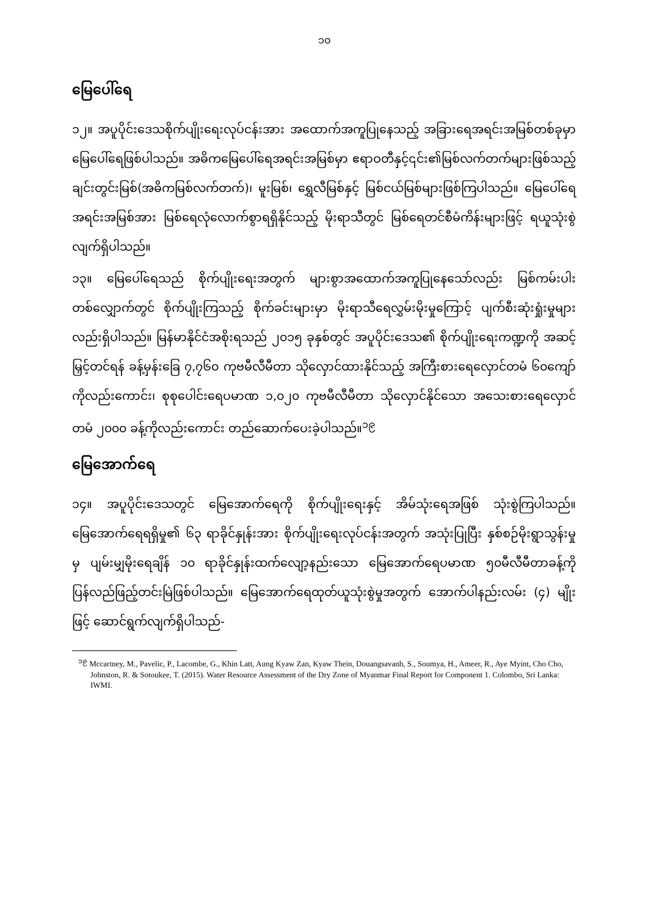၁၀
မြေပေါ်ရေ
၁၂။ အပူပိုင်းဒေသစိုက်ပျိုးရေးလုပ်ငန်းအား အထောက်အကူပြုနေသည့် အခြားရေအရင်းအမြစ်တစ်ခုမှာ မြေပေါ်ရေဖြစ်ပါသည်။ အဓိကမြေပေါ်ရေအရင်းအမြစ်မှာ ဧရာဝတီနှင့်၎င်း၏မြစ်လက်တက်များဖြစ်သည့် ချင်းတွင်းမြစ်(အဓိကမြစ်လက်တက်)၊ မူးမြစ်၊ ရွှေလီမြစ်နှင့် မြစ်ငယ်မြစ်များဖြစ်ကြပါသည်။ မြေပေါ်ရေအရင်းအမြစ်အား မြစ်ရေလုံလောက်စွာရရှိနိုင်သည့် မိုးရာသီတွင် မြစ်ရေတင်စီမံကိန်းများဖြင့် ရယူသုံးစွဲလျက်ရှိပါသည်။
၁၃။ မြေပေါ်ရေသည် စိုက်ပျိုးရေးအတွက် များစွာအထောက်အကူပြုနေသော်လည်း မြစ်ကမ်းပါးတစ်လျှောက်တွင် စိုက်ပျိုးကြသည့် စိုက်ခင်းများမှာ မိုးရာသီရေလွှမ်းမိုးမှုကြောင့် ပျက်စီးဆုံးရှုံးမှုများလည်းရှိပါသည်။ မြန်မာနိုင်ငံအစိုးရသည် ၂၀၁၅ ခုနှစ်တွင် အပူပိုင်းဒေသ၏ စိုက်ပျိုးရေးကဏ္ဍကို အဆင့်မြှင့်တင်ရန် ခန့်မှန်းခြေ ၇,၇၆၀ ကုဗမီလီမီတာ သိုလှောင်ထားနိုင်သည့် အကြီးစားရေလှောင်တမံ ၆၀ကျော်ကိုလည်းကောင်း၊ စုစုပေါင်းရေပမာဏ ၁,၀၂၀ ကုဗမီလီမီတာ သိုလှောင်နိုင်သော အသေးစားရေလှောင်တမံ ၂၀၀၀ ခန့်ကိုလည်းကောင်း တည်ဆောက်ပေးခဲ့ပါသည်။<sup>၁၉</sup>
မြေအောက်ရေ
၁၄။ အပူပိုင်းဒေသတွင် မြေအောက်ရေကို စိုက်ပျိုးရေးနှင့် အိမ်သုံးရေအဖြစ် သုံးစွဲကြပါသည်။ မြေအောက်ရေရရှိမှု၏ ၆၃ ရာခိုင်နှုန်းအား စိုက်ပျိုးရေးလုပ်ငန်းအတွက် အသုံးပြုပြီး နှစ်စဉ်မိုးရွာသွန်းမှုမှ ပျမ်းမျှမိုးရေချိန် ၁၀ ရာခိုင်နှုန်းထက်လျော့နည်းသော မြေအောက်ရေပမာဏ ၅၀မီလီမီတာခန့်ကို ပြန်လည်ဖြည့်တင်းမြဲဖြစ်ပါသည်။ မြေအောက်ရေထုတ်ယူသုံးစွဲမှုအတွက် အောက်ပါနည်းလမ်း (၄) မျိုးဖြင့် ဆောင်ရွက်လျက်ရှိပါသည်-
<sup>၁၉</sup> Mccartney, M., Pavelic, P., Lacombe, G., Khin Latt, Aung Kyaw Zan, Kyaw Thein, Douangsavanh, S., Soumya, H., Ameer, R., Aye Myint, Cho Cho, Johnston, R. & Sotoukee, T. (2015). Water Resource Assessment of the Dry Zone of Myanmar Final Report for Component 1. Colombo, Sri Lanka: IWMI.